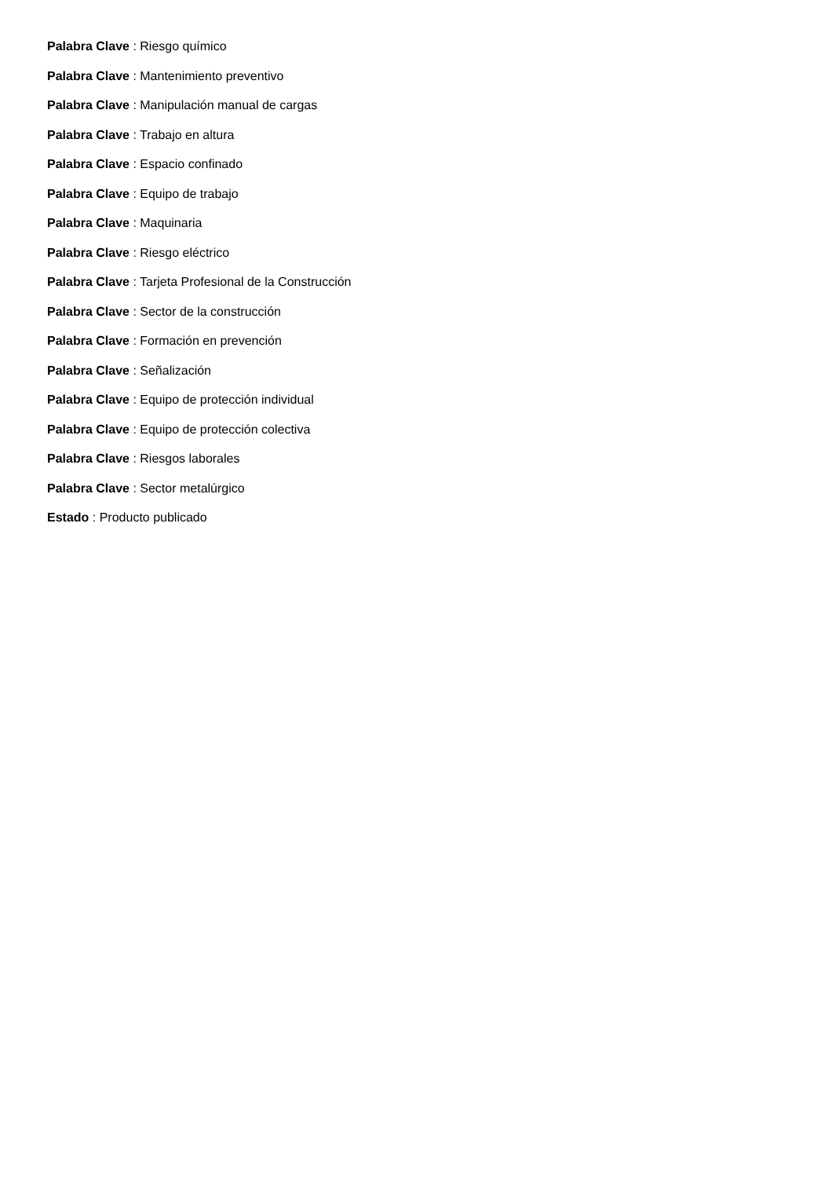Palabra Clave : Riesgo químico
Palabra Clave : Mantenimiento preventivo
Palabra Clave : Manipulación manual de cargas
Palabra Clave : Trabajo en altura
Palabra Clave : Espacio confinado
Palabra Clave : Equipo de trabajo
Palabra Clave : Maquinaria
Palabra Clave : Riesgo eléctrico
Palabra Clave : Tarjeta Profesional de la Construcción
Palabra Clave : Sector de la construcción
Palabra Clave : Formación en prevención
Palabra Clave : Señalización
Palabra Clave : Equipo de protección individual
Palabra Clave : Equipo de protección colectiva
Palabra Clave : Riesgos laborales
Palabra Clave : Sector metalúrgico
Estado : Producto publicado